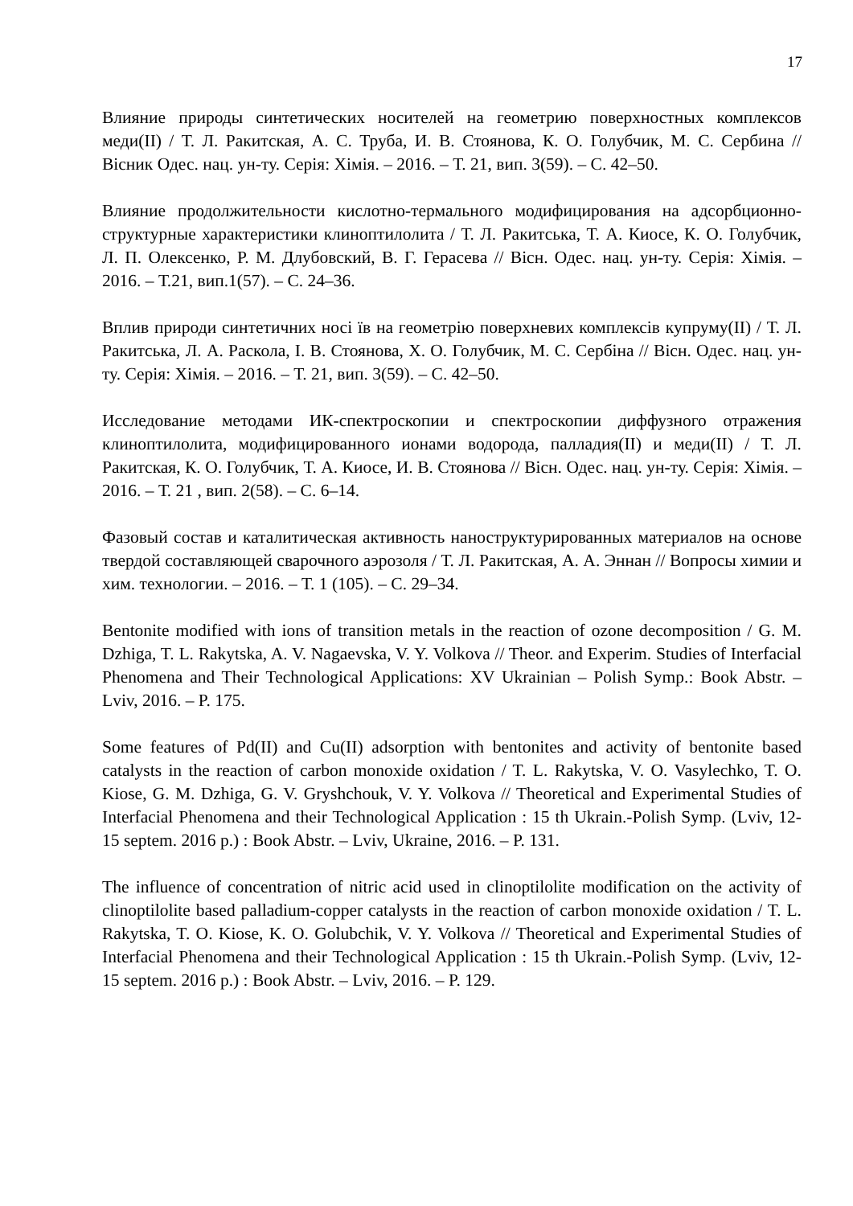17
Влияние природы синтетических носителей на геометрию поверхностных комплексов меди(II) / Т. Л. Ракитская, А. С. Труба, И. В. Стоянова, К. О. Голубчик, М. С. Сербина // Вісник Одес. нац. ун-ту. Серія: Хімія. – 2016. – Т. 21, вип. 3(59). – С. 42–50.
Влияние продолжительности кислотно-термального модифицирования на адсорбционно-структурные характеристики клиноптилолита / Т. Л. Ракитська, Т. А. Киосе, К. О. Голубчик, Л. П. Олексенко, Р. М. Длубовский, В. Г. Герасева // Вісн. Одес. нац. ун-ту. Серія: Хімія. – 2016. – Т.21, вип.1(57). – С. 24–36.
Вплив природи синтетичних носі їв на геометрію поверхневих комплексів купруму(II) / Т. Л. Ракитська, Л. А. Раскола, І. В. Стоянова, Х. О. Голубчик, М. С. Сербіна // Вісн. Одес. нац. ун-ту. Серія: Хімія. – 2016. – Т. 21, вип. 3(59). – С. 42–50.
Исследование методами ИК-спектроскопии и спектроскопии диффузного отражения клиноптилолита, модифицированного ионами водорода, палладия(II) и меди(II) / Т. Л. Ракитская, К. О. Голубчик, Т. А. Киосе, И. В. Стоянова // Вісн. Одес. нац. ун-ту. Серія: Хімія. – 2016. – Т. 21 , вип. 2(58). – С. 6–14.
Фазовый состав и каталитическая активность наноструктурированных материалов на основе твердой составляющей сварочного аэрозоля / Т. Л. Ракитская, А. А. Эннан // Вопросы химии и хим. технологии. – 2016. – Т. 1 (105). – С. 29–34.
Bentonite modified with ions of transition metals in the reaction of ozone decomposition / G. M. Dzhiga, T. L. Rakytska, A. V. Nagaevska, V. Y. Volkova // Theor. and Experim. Studies of Interfacial Phenomena and Their Technological Applications: XV Ukrainian – Polish Symp.: Book Abstr. – Lviv, 2016. – P. 175.
Some features of Pd(II) and Cu(II) adsorption with bentonites and activity of bentonite based catalysts in the reaction of carbon monoxide oxidation / T. L. Rakytska, V. O. Vasylechko, T. O. Kiose, G. M. Dzhiga, G. V. Gryshchouk, V. Y. Volkova // Theoretical and Experimental Studies of Interfacial Phenomena and their Technological Application : 15 th Ukrain.-Polish Symp. (Lviv, 12-15 septem. 2016 p.) : Book Abstr. – Lviv, Ukraine, 2016. – P. 131.
The influence of concentration of nitric acid used in clinoptilolite modification on the activity of clinoptilolite based palladium-copper catalysts in the reaction of carbon monoxide oxidation / T. L. Rakytska, T. O. Kiose, K. O. Golubchik, V. Y. Volkova // Theoretical and Experimental Studies of Interfacial Phenomena and their Technological Application : 15 th Ukrain.-Polish Symp. (Lviv, 12-15 septem. 2016 p.) : Book Abstr. – Lviv, 2016. – P. 129.